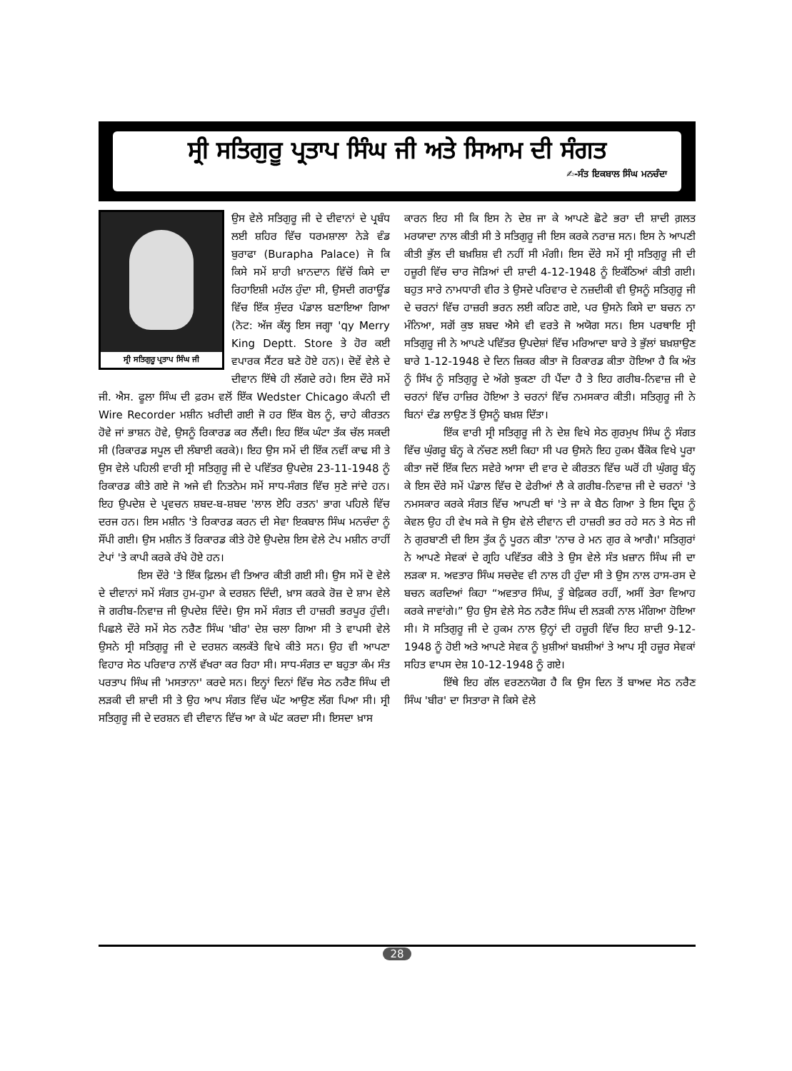ਸ੍ਰੀ ਸਤਿਗੁਰੂ ਪ੍ਰਤਾਪ ਸਿੰਘ ਜੀ ਅਤੇ ਸਿਆਮ ਦੀ ਸੰਗਤ
✍-ਸੰਤ ਇਕਬਾਲ ਸਿੰਘ ਮਨਚੰਦਾ
ਸ੍ਰੀ ਸਤਿਗੁਰੂ ਪ੍ਰਤਾਪ ਸਿੰਘ ਜੀ
ਉਸ ਵੇਲੇ ਸਤਿਗੁਰੂ ਜੀ ਦੇ ਦੀਵਾਨਾਂ ਦੇ ਪ੍ਰਬੰਧ ਲਈ ਸ਼ਹਿਰ ਵਿੱਚ ਧਰਮਸ਼ਾਲਾ ਨੇੜੇ ਵੰਡ ਬੁਰਾਫਾ (Burapha Palace) ਜੋ ਕਿ ਕਿਸੇ ਸਮੇਂ ਸ਼ਾਹੀ ਖ਼ਾਨਦਾਨ ਵਿੱਚੋਂ ਕਿਸੇ ਦਾ ਰਿਹਾਇਸ਼ੀ ਮਹੱਲ ਹੁੰਦਾ ਸੀ, ਉਸਦੀ ਗਰਾਊਂਡ ਵਿੱਚ ਇੱਕ ਸੁੰਦਰ ਪੰਡਾਲ ਬਣਾਇਆ ਗਿਆ (ਨੋਟ: ਅੱਜ ਕੱਲ੍ਹ ਇਸ ਜਗ੍ਹਾ 'qy Merry King Deptt. Store ਤੇ ਹੋਰ ਕਈ ਵਪਾਰਕ ਸੈਂਟਰ ਬਣੇ ਹੋਏ ਹਨ)। ਦੋਵੇਂ ਵੇਲੇ ਦੇ ਦੀਵਾਨ ਇੱਥੇ ਹੀ ਲੱਗਦੇ ਰਹੇ। ਇਸ ਦੌਰੇ ਸਮੇਂ ਜੀ. ਐਸ. ਫੂਲਾ ਸਿੰਘ ਦੀ ਫ਼ਰਮ ਵਲੋਂ ਇੱਕ Wedster Chicago ਕੰਪਨੀ ਦੀ Wire Recorder ਮਸ਼ੀਨ ਖ਼ਰੀਦੀ ਗਈ ਜੋ ਹਰ ਇੱਕ ਬੋਲ ਨੂੰ, ਚਾਹੇ ਕੀਰਤਨ ਹੋਵੇ ਜਾਂ ਭਾਸ਼ਨ ਹੋਵੇ, ਉਸਨੂੰ ਰਿਕਾਰਡ ਕਰ ਲੈਂਦੀ। ਇਹ ਇੱਕ ਘੰਟਾ ਤੱਕ ਚੱਲ ਸਕਦੀ ਸੀ (ਰਿਕਾਰਡ ਸਪੂਲ ਦੀ ਲੰਬਾਈ ਕਰਕੇ)। ਇਹ ਉਸ ਸਮੇਂ ਦੀ ਇੱਕ ਨਵੀਂ ਕਾਢ ਸੀ ਤੇ ਉਸ ਵੇਲੇ ਪਹਿਲੀ ਵਾਰੀ ਸ੍ਰੀ ਸਤਿਗੁਰੂ ਜੀ ਦੇ ਪਵਿੱਤਰ ਉਪਦੇਸ਼ 23-11-1948 ਨੂੰ ਰਿਕਾਰਡ ਕੀਤੇ ਗਏ ਜੋ ਅਜੇ ਵੀ ਨਿਤਨੇਮ ਸਮੇਂ ਸਾਧ-ਸੰਗਤ ਵਿੱਚ ਸੁਣੇ ਜਾਂਦੇ ਹਨ। ਇਹ ਉਪਦੇਸ਼ ਦੇ ਪ੍ਰਵਚਨ ਸ਼ਬਦ-ਬ-ਸ਼ਬਦ 'ਲਾਲ ਏਹਿ ਰਤਨ' ਭਾਗ ਪਹਿਲੇ ਵਿੱਚ ਦਰਜ ਹਨ। ਇਸ ਮਸ਼ੀਨ 'ਤੇ ਰਿਕਾਰਡ ਕਰਨ ਦੀ ਸੇਵਾ ਇਕਬਾਲ ਸਿੰਘ ਮਨਚੰਦਾ ਨੂੰ ਸੌਂਪੀ ਗਈ। ਉਸ ਮਸ਼ੀਨ ਤੋਂ ਰਿਕਾਰਡ ਕੀਤੇ ਹੋਏ ਉਪਦੇਸ਼ ਇਸ ਵੇਲੇ ਟੇਪ ਮਸ਼ੀਨ ਰਾਹੀਂ ਟੇਪਾਂ 'ਤੇ ਕਾਪੀ ਕਰਕੇ ਰੱਖੇ ਹੋਏ ਹਨ।
ਇਸ ਦੌਰੇ 'ਤੇ ਇੱਕ ਫ਼ਿਲਮ ਵੀ ਤਿਆਰ ਕੀਤੀ ਗਈ ਸੀ। ਉਸ ਸਮੇਂ ਦੋ ਵੇਲੇ ਦੇ ਦੀਵਾਨਾਂ ਸਮੇਂ ਸੰਗਤ ਹੁਮ-ਹੁਮਾ ਕੇ ਦਰਸ਼ਨ ਦਿੰਦੀ, ਖ਼ਾਸ ਕਰਕੇ ਰੋਜ਼ ਦੇ ਸ਼ਾਮ ਵੇਲੇ ਜੋ ਗਰੀਬ-ਨਿਵਾਜ਼ ਜੀ ਉਪਦੇਸ਼ ਦਿੰਦੇ। ਉਸ ਸਮੇਂ ਸੰਗਤ ਦੀ ਹਾਜ਼ਰੀ ਭਰਪੂਰ ਹੁੰਦੀ। ਪਿਛਲੇ ਦੌਰੇ ਸਮੇਂ ਸੇਠ ਨਰੈਣ ਸਿੰਘ 'ਬੀਰ' ਦੇਸ਼ ਚਲਾ ਗਿਆ ਸੀ ਤੇ ਵਾਪਸੀ ਵੇਲੇ ਉਸਨੇ ਸ੍ਰੀ ਸਤਿਗੁਰੂ ਜੀ ਦੇ ਦਰਸ਼ਨ ਕਲਕੱਤੇ ਵਿਖੇ ਕੀਤੇ ਸਨ। ਉਹ ਵੀ ਆਪਣਾ ਵਿਹਾਰ ਸੇਠ ਪਰਿਵਾਰ ਨਾਲੋਂ ਵੱਖਰਾ ਕਰ ਰਿਹਾ ਸੀ। ਸਾਧ-ਸੰਗਤ ਦਾ ਬਹੁਤਾ ਕੰਮ ਸੰਤ ਪਰਤਾਪ ਸਿੰਘ ਜੀ 'ਮਸਤਾਨਾ' ਕਰਦੇ ਸਨ। ਇਨ੍ਹਾਂ ਦਿਨਾਂ ਵਿੱਚ ਸੇਠ ਨਰੈਣ ਸਿੰਘ ਦੀ ਲੜਕੀ ਦੀ ਸ਼ਾਦੀ ਸੀ ਤੇ ਉਹ ਆਪ ਸੰਗਤ ਵਿੱਚ ਘੱਟ ਆਉਣ ਲੱਗ ਪਿਆ ਸੀ। ਸ੍ਰੀ ਸਤਿਗੁਰੂ ਜੀ ਦੇ ਦਰਸ਼ਨ ਵੀ ਦੀਵਾਨ ਵਿੱਚ ਆ ਕੇ ਘੱਟ ਕਰਦਾ ਸੀ। ਇਸਦਾ ਖ਼ਾਸ
ਕਾਰਨ ਇਹ ਸੀ ਕਿ ਇਸ ਨੇ ਦੇਸ਼ ਜਾ ਕੇ ਆਪਣੇ ਛੋਟੇ ਭਰਾ ਦੀ ਸ਼ਾਦੀ ਗ਼ਲਤ ਮਰਯਾਦਾ ਨਾਲ ਕੀਤੀ ਸੀ ਤੇ ਸਤਿਗੁਰੂ ਜੀ ਇਸ ਕਰਕੇ ਨਰਾਜ਼ ਸਨ। ਇਸ ਨੇ ਆਪਣੀ ਕੀਤੀ ਭੁੱਲ ਦੀ ਬਖ਼ਸ਼ਿਸ਼ ਵੀ ਨਹੀਂ ਸੀ ਮੰਗੀ। ਇਸ ਦੌਰੇ ਸਮੇਂ ਸ੍ਰੀ ਸਤਿਗੁਰੂ ਜੀ ਦੀ ਹਜ਼ੂਰੀ ਵਿੱਚ ਚਾਰ ਜੋੜਿਆਂ ਦੀ ਸ਼ਾਦੀ 4-12-1948 ਨੂੰ ਇਕੱਠਿਆਂ ਕੀਤੀ ਗਈ। ਬਹੁਤ ਸਾਰੇ ਨਾਮਧਾਰੀ ਵੀਰ ਤੇ ਉਸਦੇ ਪਰਿਵਾਰ ਦੇ ਨਜ਼ਦੀਕੀ ਵੀ ਉਸਨੂੰ ਸਤਿਗੁਰੂ ਜੀ ਦੇ ਚਰਨਾਂ ਵਿੱਚ ਹਾਜ਼ਰੀ ਭਰਨ ਲਈ ਕਹਿਣ ਗਏ, ਪਰ ਉਸਨੇ ਕਿਸੇ ਦਾ ਬਚਨ ਨਾ ਮੰਨਿਆ, ਸਗੋਂ ਕੁਝ ਸ਼ਬਦ ਐਸੇ ਵੀ ਵਰਤੇ ਜੋ ਅਯੋਗ ਸਨ। ਇਸ ਪਰਥਾਇ ਸ੍ਰੀ ਸਤਿਗੁਰੂ ਜੀ ਨੇ ਆਪਣੇ ਪਵਿੱਤਰ ਉਪਦੇਸ਼ਾਂ ਵਿੱਚ ਮਰਿਆਦਾ ਬਾਰੇ ਤੇ ਭੁੱਲਾਂ ਬਖ਼ਸ਼ਾਉਣ ਬਾਰੇ 1-12-1948 ਦੇ ਦਿਨ ਜ਼ਿਕਰ ਕੀਤਾ ਜੋ ਰਿਕਾਰਡ ਕੀਤਾ ਹੋਇਆ ਹੈ ਕਿ ਅੰਤ ਨੂੰ ਸਿੱਖ ਨੂੰ ਸਤਿਗੁਰੂ ਦੇ ਅੱਗੇ ਝੁਕਣਾ ਹੀ ਪੈਂਦਾ ਹੈ ਤੇ ਇਹ ਗਰੀਬ-ਨਿਵਾਜ਼ ਜੀ ਦੇ ਚਰਨਾਂ ਵਿੱਚ ਹਾਜ਼ਿਰ ਹੋਇਆ ਤੇ ਚਰਨਾਂ ਵਿੱਚ ਨਮਸਕਾਰ ਕੀਤੀ। ਸਤਿਗੁਰੂ ਜੀ ਨੇ ਬਿਨਾਂ ਦੰਡ ਲਾਉਣ ਤੋਂ ਉਸਨੂੰ ਬਖ਼ਸ਼ ਦਿੱਤਾ।
ਇੱਕ ਵਾਰੀ ਸ੍ਰੀ ਸਤਿਗੁਰੂ ਜੀ ਨੇ ਦੇਸ਼ ਵਿਖੇ ਸੇਠ ਗੁਰਮੁਖ ਸਿੰਘ ਨੂੰ ਸੰਗਤ ਵਿੱਚ ਘੁੰਗਰੂ ਬੰਨ੍ਹ ਕੇ ਨੱਚਣ ਲਈ ਕਿਹਾ ਸੀ ਪਰ ਉਸਨੇ ਇਹ ਹੁਕਮ ਬੈਂਕੋਕ ਵਿਖੇ ਪੂਰਾ ਕੀਤਾ ਜਦੋਂ ਇੱਕ ਦਿਨ ਸਵੇਰੇ ਆਸਾ ਦੀ ਵਾਰ ਦੇ ਕੀਰਤਨ ਵਿੱਚ ਘਰੋਂ ਹੀ ਘੁੰਗਰੂ ਬੰਨ੍ਹ ਕੇ ਇਸ ਦੌਰੇ ਸਮੇਂ ਪੰਡਾਲ ਵਿੱਚ ਦੋ ਫੇਰੀਆਂ ਲੈ ਕੇ ਗਰੀਬ-ਨਿਵਾਜ਼ ਜੀ ਦੇ ਚਰਨਾਂ 'ਤੇ ਨਮਸਕਾਰ ਕਰਕੇ ਸੰਗਤ ਵਿੱਚ ਆਪਣੀ ਥਾਂ 'ਤੇ ਜਾ ਕੇ ਬੈਠ ਗਿਆ ਤੇ ਇਸ ਦ੍ਰਿਸ਼ ਨੂੰ ਕੇਵਲ ਉਹ ਹੀ ਵੇਖ ਸਕੇ ਜੋ ਉਸ ਵੇਲੇ ਦੀਵਾਨ ਦੀ ਹਾਜ਼ਰੀ ਭਰ ਰਹੇ ਸਨ ਤੇ ਸੇਠ ਜੀ ਨੇ ਗੁਰਬਾਣੀ ਦੀ ਇਸ ਤੁੱਕ ਨੂੰ ਪੂਰਨ ਕੀਤਾ 'ਨਾਚ ਰੇ ਮਨ ਗੁਰ ਕੇ ਆਗੈ।' ਸਤਿਗੁਰਾਂ ਨੇ ਆਪਣੇ ਸੇਵਕਾਂ ਦੇ ਗ੍ਰਹਿ ਪਵਿੱਤਰ ਕੀਤੇ ਤੇ ਉਸ ਵੇਲੇ ਸੰਤ ਖ਼ਜ਼ਾਨ ਸਿੰਘ ਜੀ ਦਾ ਲੜਕਾ ਸ. ਅਵਤਾਰ ਸਿੰਘ ਸਚਦੇਵ ਵੀ ਨਾਲ ਹੀ ਹੁੰਦਾ ਸੀ ਤੇ ਉਸ ਨਾਲ ਹਾਸ-ਰਸ ਦੇ ਬਚਨ ਕਰਦਿਆਂ ਕਿਹਾ “ਅਵਤਾਰ ਸਿੰਘ, ਤੂੰ ਬੇਫ਼ਿਕਰ ਰਹੀਂ, ਅਸੀਂ ਤੇਰਾ ਵਿਆਹ ਕਰਕੇ ਜਾਵਾਂਗੇ।” ਉਹ ਉਸ ਵੇਲੇ ਸੇਠ ਨਰੈਣ ਸਿੰਘ ਦੀ ਲੜਕੀ ਨਾਲ ਮੰਗਿਆ ਹੋਇਆ ਸੀ। ਸੋ ਸਤਿਗੁਰੂ ਜੀ ਦੇ ਹੁਕਮ ਨਾਲ ਉਨ੍ਹਾਂ ਦੀ ਹਜ਼ੂਰੀ ਵਿੱਚ ਇਹ ਸ਼ਾਦੀ 9-12-1948 ਨੂੰ ਹੋਈ ਅਤੇ ਆਪਣੇ ਸੇਵਕ ਨੂੰ ਖ਼ੁਸ਼ੀਆਂ ਬਖ਼ਸ਼ੀਆਂ ਤੇ ਆਪ ਸ੍ਰੀ ਹਜ਼ੂਰ ਸੇਵਕਾਂ ਸਹਿਤ ਵਾਪਸ ਦੇਸ਼ 10-12-1948 ਨੂੰ ਗਏ।
ਇੱਥੇ ਇਹ ਗੱਲ ਵਰਣਨਯੋਗ ਹੈ ਕਿ ਉਸ ਦਿਨ ਤੋਂ ਬਾਅਦ ਸੇਠ ਨਰੈਣ ਸਿੰਘ 'ਬੀਰ' ਦਾ ਸਿਤਾਰਾ ਜੋ ਕਿਸੇ ਵੇਲੇ
28